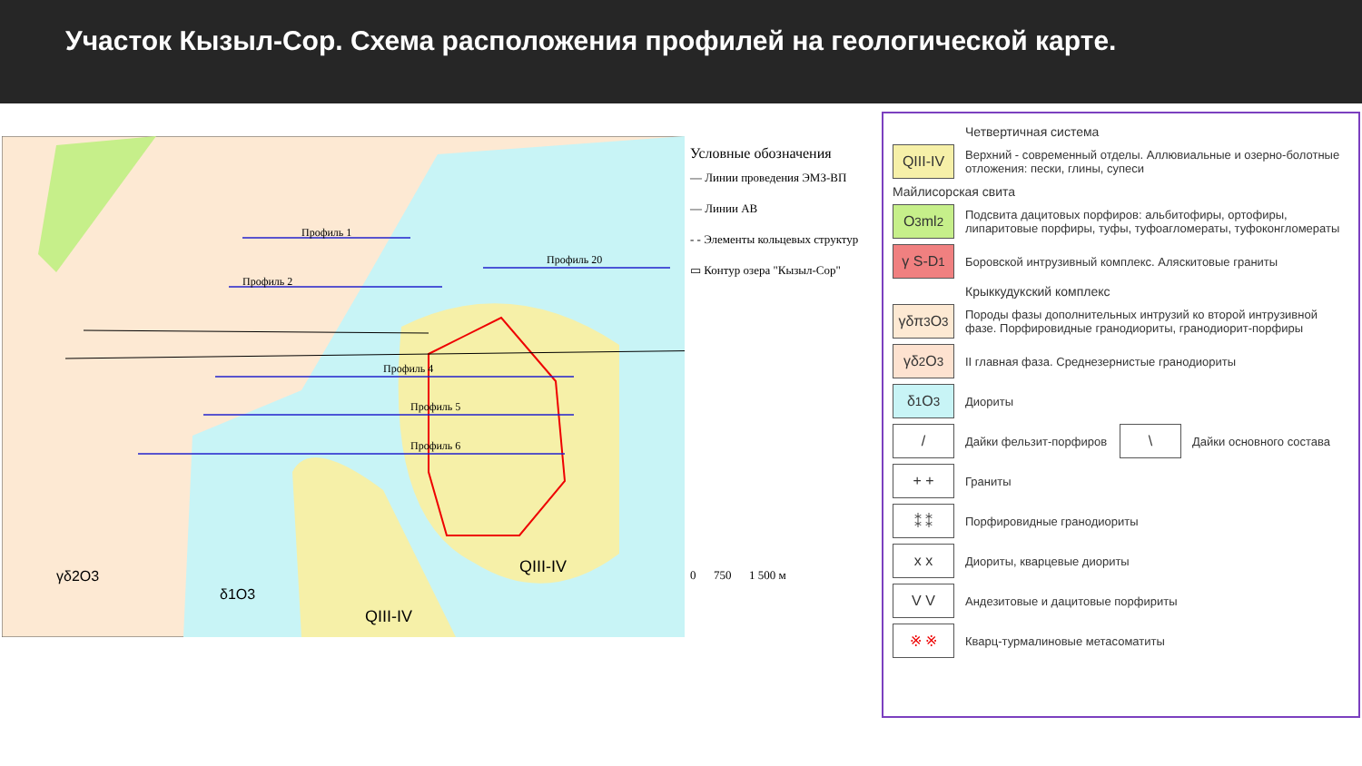Участок Кызыл-Сор. Схема расположения профилей на геологической карте.
Профиль 1
Профиль 2
Профиль 4
Профиль 5
Профиль 6
Профиль 20
QIII-IV
QIII-IV
γδ2O3
δ1O3
Условные обозначения
— Линии проведения ЭМЗ-ВП
— Линии АВ
- - Элементы кольцевых структур
▭ Контур озера "Кызыл-Сор"
0 750 1 500 м
Четвертичная система
QIII-IV
Верхний - современный отделы. Аллювиальные и озерно-болотные отложения: пески, глины, супеси
Майлисорская свита
O<sub>3</sub>ml<sub>2</sub>
Подсвита дацитовых порфиров: альбитофиры, ортофиры, липаритовые порфиры, туфы, туфоагломераты, туфоконгломераты
γ S-D<sub>1</sub>
Боровской интрузивный комплекс. Аляскитовые граниты
Крыккудукский комплекс
γδπ<sub>3</sub>O<sub>3</sub>
Породы фазы дополнительных интрузий ко второй интрузивной фазе. Порфировидные гранодиориты, гранодиорит-порфиры
γδ<sub>2</sub> O<sub>3</sub>
II главная фаза. Среднезернистые гранодиориты
δ <sub>1</sub> O<sub>3</sub>
Диориты
/
Дайки фельзит-порфиров
\
Дайки основного состава
+ +
Граниты
⁑ ⁑
Порфировидные гранодиориты
x x
Диориты, кварцевые диориты
V V
Андезитовые и дацитовые порфириты
※ ※
Кварц-турмалиновые метасоматиты